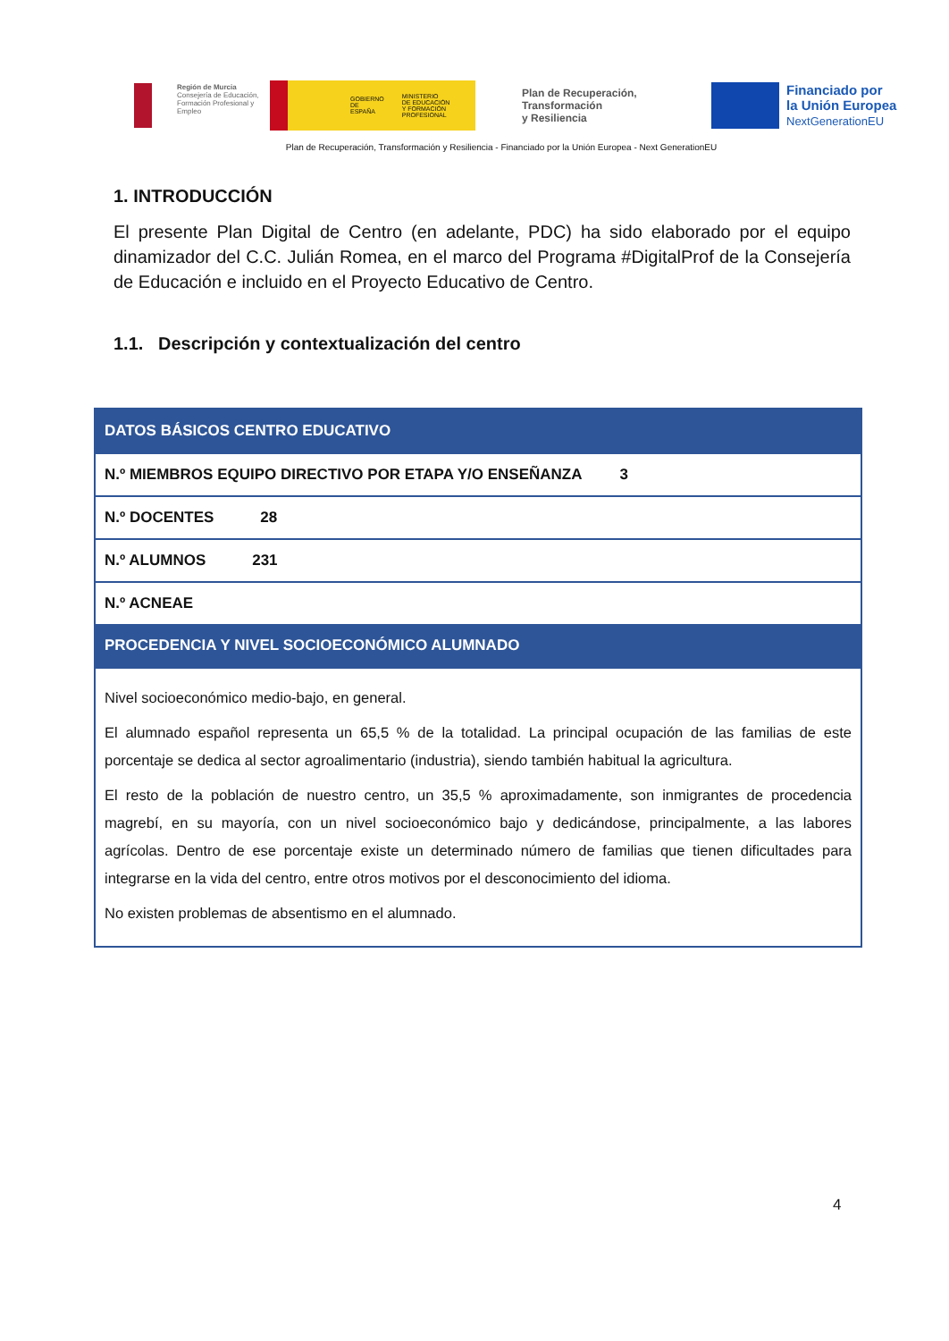Región de Murcia
Consejería de Educación,
Formación Profesional y Empleo
GOBIERNO
DE ESPAÑA MINISTERIO
DE EDUCACIÓN
Y FORMACIÓN PROFESIONAL
Plan de Recuperación,
Transformación
y Resiliencia
Financiado por
la Unión Europea
NextGenerationEU
Plan de Recuperación, Transformación y Resiliencia - Financiado por la Unión Europea - Next GenerationEU
1. INTRODUCCIÓN
El presente Plan Digital de Centro (en adelante, PDC) ha sido elaborado por el equipo dinamizador del C.C. Julián Romea, en el marco del Programa #DigitalProf de la Consejería de Educación e incluido en el Proyecto Educativo de Centro.
1.1. Descripción y contextualización del centro
| DATOS BÁSICOS CENTRO EDUCATIVO |
| --- |
| N.º MIEMBROS EQUIPO DIRECTIVO POR ETAPA Y/O ENSEÑANZA 3 |
| N.º DOCENTES 28 |
| N.º ALUMNOS 231 |
| N.º ACNEAE |
| PROCEDENCIA Y NIVEL SOCIOECONÓMICO ALUMNADO |
| Nivel socioeconómico medio-bajo, en general. El alumnado español representa un 65,5 % de la totalidad. La principal ocupación de las familias de este porcentaje se dedica al sector agroalimentario (industria), siendo también habitual la agricultura. El resto de la población de nuestro centro, un 35,5 % aproximadamente, son inmigrantes de procedencia magrebí, en su mayoría, con un nivel socioeconómico bajo y dedicándose, principalmente, a las labores agrícolas. Dentro de ese porcentaje existe un determinado número de familias que tienen dificultades para integrarse en la vida del centro, entre otros motivos por el desconocimiento del idioma. No existen problemas de absentismo en el alumnado. |
4